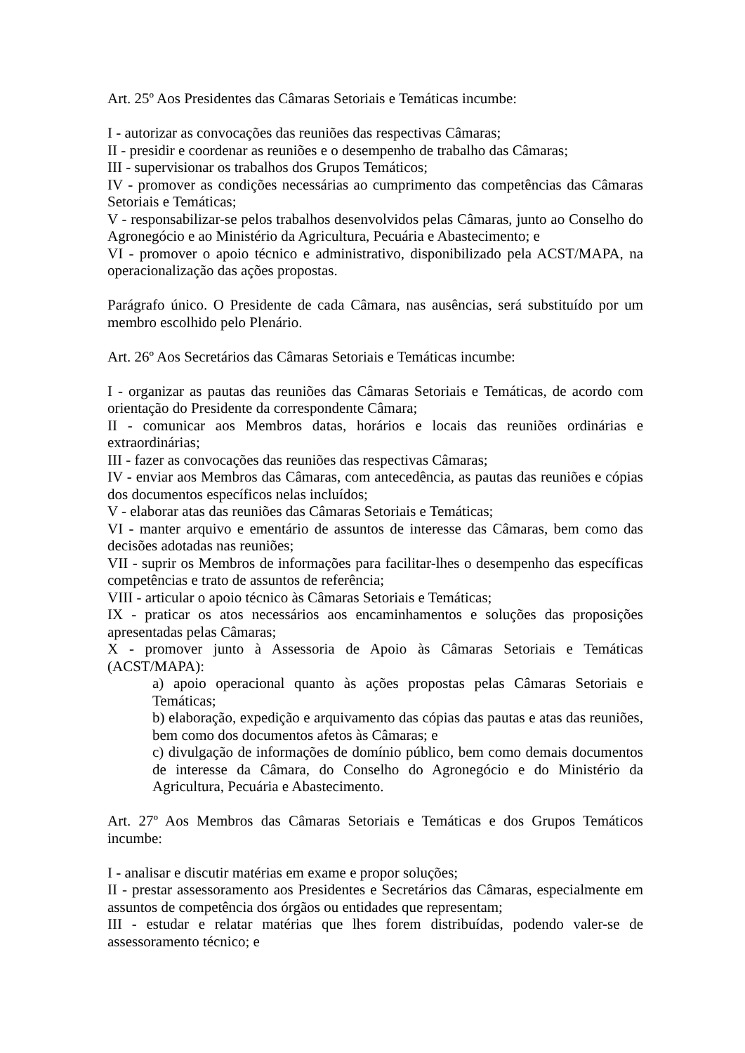Art. 25º Aos Presidentes das Câmaras Setoriais e Temáticas incumbe:
I - autorizar as convocações das reuniões das respectivas Câmaras;
II - presidir e coordenar as reuniões e o desempenho de trabalho das Câmaras;
III - supervisionar os trabalhos dos Grupos Temáticos;
IV - promover as condições necessárias ao cumprimento das competências das Câmaras Setoriais e Temáticas;
V - responsabilizar-se pelos trabalhos desenvolvidos pelas Câmaras, junto ao Conselho do Agronegócio e ao Ministério da Agricultura, Pecuária e Abastecimento; e
VI - promover o apoio técnico e administrativo, disponibilizado pela ACST/MAPA, na operacionalização das ações propostas.
Parágrafo único. O Presidente de cada Câmara, nas ausências, será substituído por um membro escolhido pelo Plenário.
Art. 26º Aos Secretários das Câmaras Setoriais e Temáticas incumbe:
I - organizar as pautas das reuniões das Câmaras Setoriais e Temáticas, de acordo com orientação do Presidente da correspondente Câmara;
II - comunicar aos Membros datas, horários e locais das reuniões ordinárias e extraordinárias;
III - fazer as convocações das reuniões das respectivas Câmaras;
IV - enviar aos Membros das Câmaras, com antecedência, as pautas das reuniões e cópias dos documentos específicos nelas incluídos;
V - elaborar atas das reuniões das Câmaras Setoriais e Temáticas;
VI - manter arquivo e ementário de assuntos de interesse das Câmaras, bem como das decisões adotadas nas reuniões;
VII - suprir os Membros de informações para facilitar-lhes o desempenho das específicas competências e trato de assuntos de referência;
VIII - articular o apoio técnico às Câmaras Setoriais e Temáticas;
IX - praticar os atos necessários aos encaminhamentos e soluções das proposições apresentadas pelas Câmaras;
X - promover junto à Assessoria de Apoio às Câmaras Setoriais e Temáticas (ACST/MAPA):
a) apoio operacional quanto às ações propostas pelas Câmaras Setoriais e Temáticas;
b) elaboração, expedição e arquivamento das cópias das pautas e atas das reuniões, bem como dos documentos afetos às Câmaras; e
c) divulgação de informações de domínio público, bem como demais documentos de interesse da Câmara, do Conselho do Agronegócio e do Ministério da Agricultura, Pecuária e Abastecimento.
Art. 27º Aos Membros das Câmaras Setoriais e Temáticas e dos Grupos Temáticos incumbe:
I - analisar e discutir matérias em exame e propor soluções;
II - prestar assessoramento aos Presidentes e Secretários das Câmaras, especialmente em assuntos de competência dos órgãos ou entidades que representam;
III - estudar e relatar matérias que lhes forem distribuídas, podendo valer-se de assessoramento técnico; e